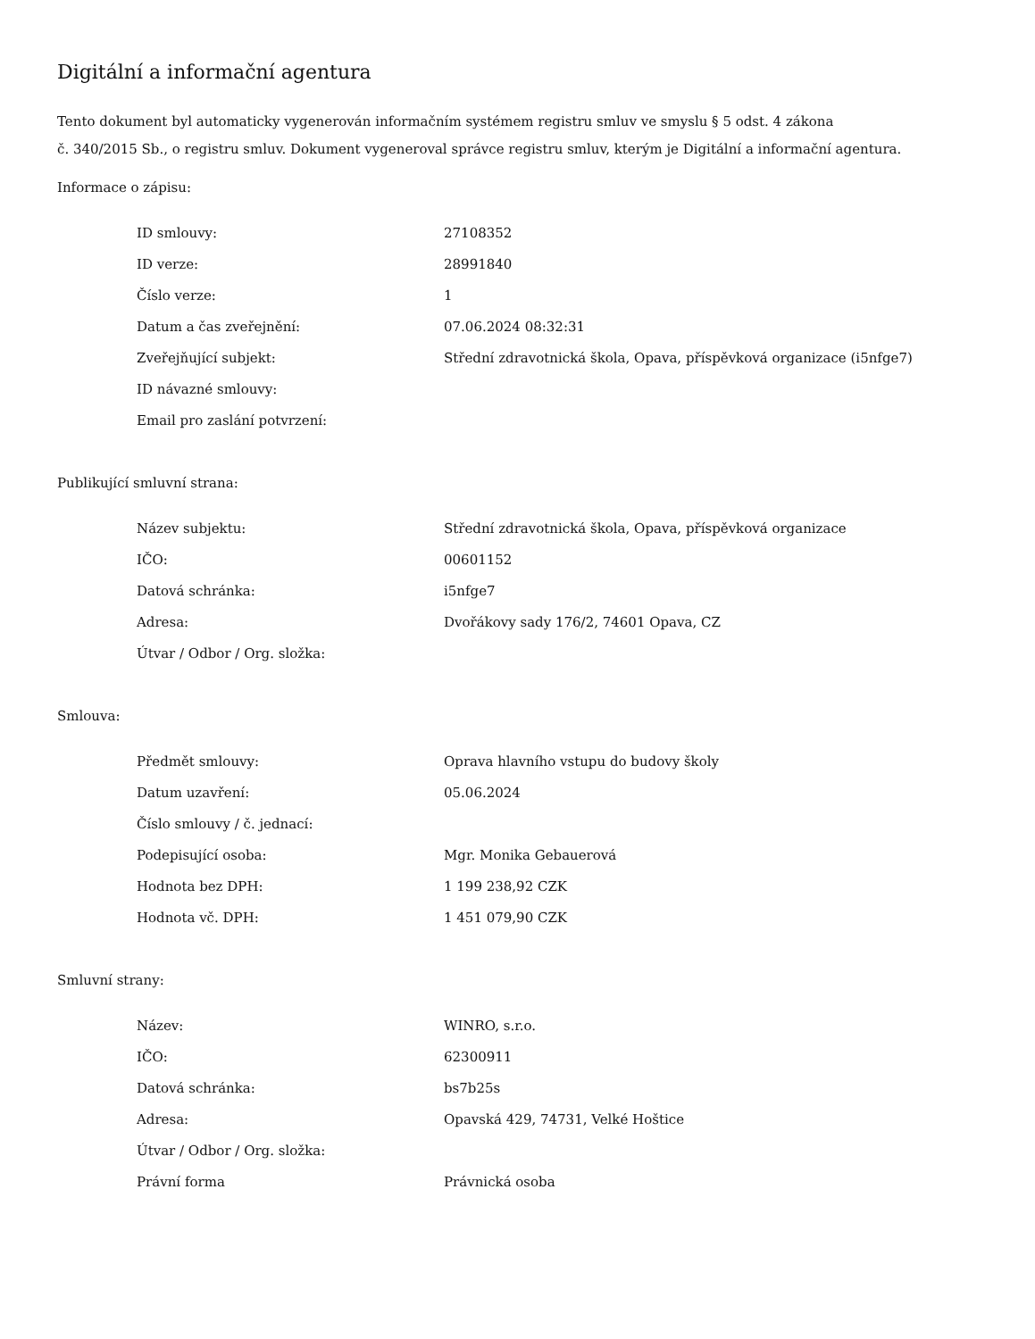Digitální a informační agentura
Tento dokument byl automaticky vygenerován informačním systémem registru smluv ve smyslu § 5 odst. 4 zákona
č. 340/2015 Sb., o registru smluv. Dokument vygeneroval správce registru smluv, kterým je Digitální a informační agentura.
Informace o zápisu:
| ID smlouvy: | 27108352 |
| ID verze: | 28991840 |
| Číslo verze: | 1 |
| Datum a čas zveřejnění: | 07.06.2024 08:32:31 |
| Zveřejňující subjekt: | Střední zdravotnická škola, Opava, příspěvková organizace (i5nfge7) |
| ID návazné smlouvy: | |
| Email pro zaslání potvrzení: | |
Publikující smluvní strana:
| Název subjektu: | Střední zdravotnická škola, Opava, příspěvková organizace |
| IČO: | 00601152 |
| Datová schránka: | i5nfge7 |
| Adresa: | Dvořákovy sady 176/2, 74601 Opava, CZ |
| Útvar / Odbor / Org. složka: | |
Smlouva:
| Předmět smlouvy: | Oprava hlavního vstupu do budovy školy |
| Datum uzavření: | 05.06.2024 |
| Číslo smlouvy / č. jednací: | |
| Podepisující osoba: | Mgr. Monika Gebauerová |
| Hodnota bez DPH: | 1 199 238,92 CZK |
| Hodnota vč. DPH: | 1 451 079,90 CZK |
Smluvní strany:
| Název: | WINRO, s.r.o. |
| IČO: | 62300911 |
| Datová schránka: | bs7b25s |
| Adresa: | Opavská 429, 74731, Velké Hoštice |
| Útvar / Odbor / Org. složka: | |
| Právní forma | Právnická osoba |